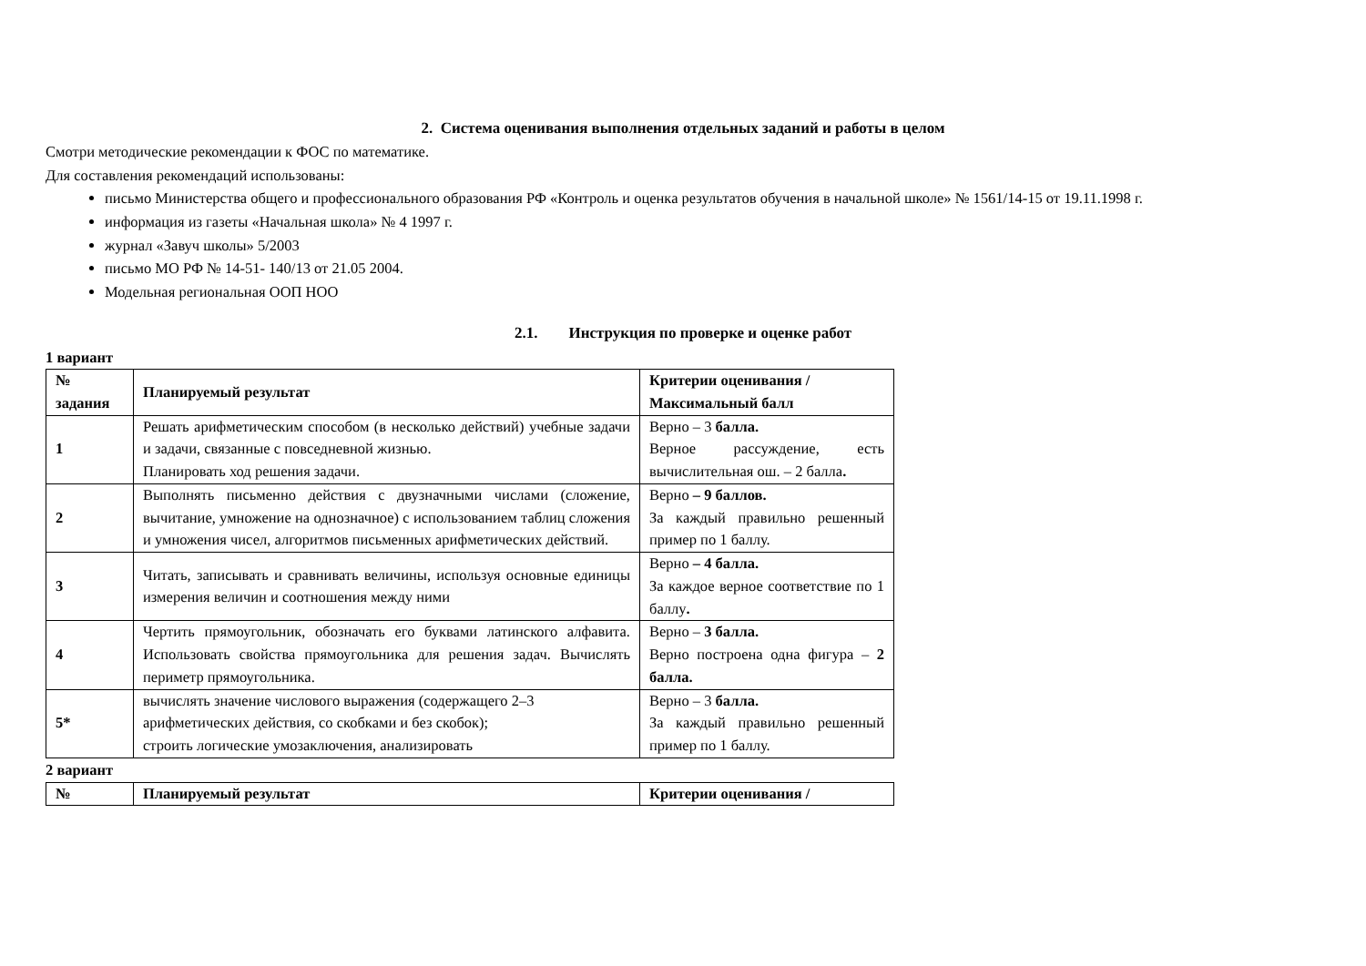2. Система оценивания выполнения отдельных заданий и работы в целом
Смотри методические рекомендации к ФОС по математике.
Для составления рекомендаций использованы:
письмо Министерства общего и профессионального образования РФ «Контроль и оценка результатов обучения в начальной школе» № 1561/14-15 от 19.11.1998 г.
информация из газеты «Начальная школа» № 4 1997 г.
журнал «Завуч школы» 5/2003
письмо МО РФ № 14-51- 140/13 от 21.05 2004.
Модельная региональная ООП НОО
2.1. Инструкция по проверке и оценке работ
1 вариант
| № задания | Планируемый результат | Критерии оценивания / Максимальный балл |
| 1 | Решать арифметическим способом (в несколько действий) учебные задачи и задачи, связанные с повседневной жизнью. Планировать ход решения задачи. | Верно – 3 балла. Верное рассуждение, есть вычислительная ош. – 2 балла . |
| 2 | Выполнять письменно действия с двузначными числами (сложение, вычитание, умножение на однозначное) с использованием таблиц сложения и умножения чисел, алгоритмов письменных арифметических действий. | Верно – 9 баллов. За каждый правильно решенный пример по 1 баллу. |
| 3 | Читать, записывать и сравнивать величины, используя основные единицы измерения величин и соотношения между ними | Верно – 4 балла. За каждое верное соответствие по 1 баллу . |
| 4 | Чертить прямоугольник, обозначать его буквами латинского алфавита. Использовать свойства прямоугольника для решения задач. Вычислять периметр прямоугольника. | Верно – 3 балла. Верно построена одна фигура – 2 балла. |
| 5* | вычислять значение числового выражения (содержащего 2–3 арифметических действия, со скобками и без скобок); строить логические умозаключения, анализировать | Верно – 3 балла. За каждый правильно решенный пример по 1 баллу. |
2 вариант
| № | Планируемый результат | Критерии оценивания / |